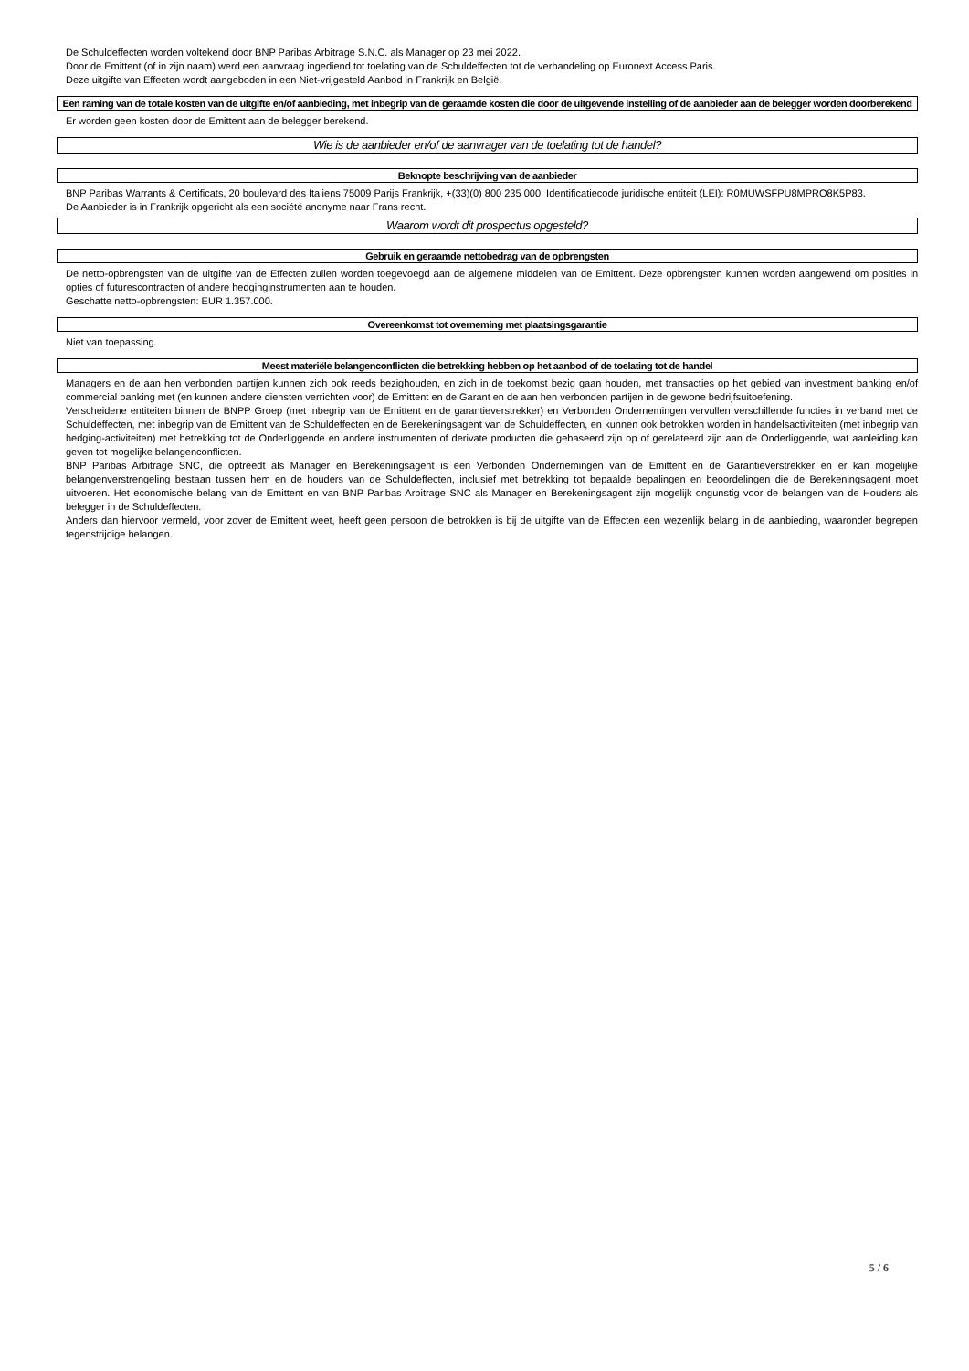De Schuldeffecten worden voltekend door BNP Paribas Arbitrage S.N.C. als Manager op 23 mei 2022.
Door de Emittent (of in zijn naam) werd een aanvraag ingediend tot toelating van de Schuldeffecten tot de verhandeling op Euronext Access Paris.
Deze uitgifte van Effecten wordt aangeboden in een Niet-vrijgesteld Aanbod in Frankrijk en België.
Een raming van de totale kosten van de uitgifte en/of aanbieding, met inbegrip van de geraamde kosten die door de uitgevende instelling of de aanbieder aan de belegger worden doorberekend
Er worden geen kosten door de Emittent aan de belegger berekend.
Wie is de aanbieder en/of de aanvrager van de toelating tot de handel?
Beknopte beschrijving van de aanbieder
BNP Paribas Warrants & Certificats, 20 boulevard des Italiens 75009 Parijs Frankrijk, +(33)(0) 800 235 000. Identificatiecode juridische entiteit (LEI): R0MUWSFPU8MPRO8K5P83.
De Aanbieder is in Frankrijk opgericht als een société anonyme naar Frans recht.
Waarom wordt dit prospectus opgesteld?
Gebruik en geraamde nettobedrag van de opbrengsten
De netto-opbrengsten van de uitgifte van de Effecten zullen worden toegevoegd aan de algemene middelen van de Emittent. Deze opbrengsten kunnen worden aangewend om posities in opties of futurescontracten of andere hedginginstrumenten aan te houden.
Geschatte netto-opbrengsten: EUR 1.357.000.
Overeenkomst tot overneming met plaatsingsgarantie
Niet van toepassing.
Meest materiële belangenconflicten die betrekking hebben op het aanbod of de toelating tot de handel
Managers en de aan hen verbonden partijen kunnen zich ook reeds bezighouden, en zich in de toekomst bezig gaan houden, met transacties op het gebied van investment banking en/of commercial banking met (en kunnen andere diensten verrichten voor) de Emittent en de Garant en de aan hen verbonden partijen in de gewone bedrijfsuitoefening.
Verscheidene entiteiten binnen de BNPP Groep (met inbegrip van de Emittent en de garantieverstrekker) en Verbonden Ondernemingen vervullen verschillende functies in verband met de Schuldeffecten, met inbegrip van de Emittent van de Schuldeffecten en de Berekeningsagent van de Schuldeffecten, en kunnen ook betrokken worden in handelsactiviteiten (met inbegrip van hedging-activiteiten) met betrekking tot de Onderliggende en andere instrumenten of derivate producten die gebaseerd zijn op of gerelateerd zijn aan de Onderliggende, wat aanleiding kan geven tot mogelijke belangenconflicten.
BNP Paribas Arbitrage SNC, die optreedt als Manager en Berekeningsagent is een Verbonden Ondernemingen van de Emittent en de Garantieverstrekker en er kan mogelijke belangenverstrengeling bestaan tussen hem en de houders van de Schuldeffecten, inclusief met betrekking tot bepaalde bepalingen en beoordelingen die de Berekeningsagent moet uitvoeren. Het economische belang van de Emittent en van BNP Paribas Arbitrage SNC als Manager en Berekeningsagent zijn mogelijk ongunstig voor de belangen van de Houders als belegger in de Schuldeffecten.
Anders dan hiervoor vermeld, voor zover de Emittent weet, heeft geen persoon die betrokken is bij de uitgifte van de Effecten een wezenlijk belang in de aanbieding, waaronder begrepen tegenstrijdige belangen.
5 / 6